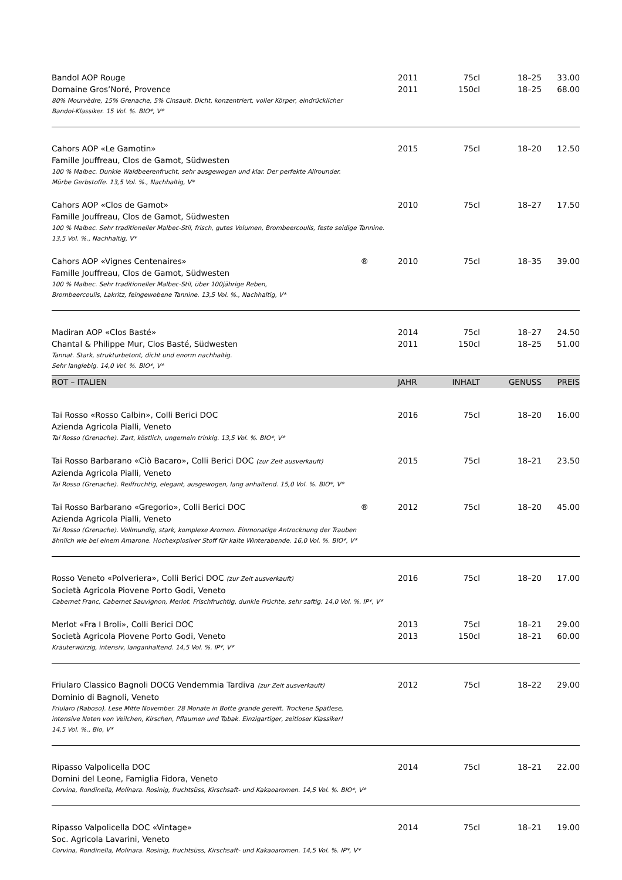| Bandol AOP Rouge | 2011 | 75cl | 18–25 | 33.00 |
| Domaine Gros’Noré, Provence | 2011 | 150cl | 18–25 | 68.00 |
| 80% Mourvèdre, 15% Grenache, 5% Cinsault. Dicht, konzentriert, voller Körper, eindrücklicher Bandol-Klassiker. 15 Vol. %. BIO*, V* | | | | |
| Cahors AOP «Le Gamotin» | 2015 | 75cl | 18–20 | 12.50 |
| Famille Jouffreau, Clos de Gamot, Südwesten | | | | |
| 100 % Malbec. Dunkle Waldbeerenfrucht, sehr ausgewogen und klar. Der perfekte Allrounder. Mürbe Gerbstoffe. 13,5 Vol. %., Nachhaltig, V* | | | | |
| Cahors AOP «Clos de Gamot» | 2010 | 75cl | 18–27 | 17.50 |
| Famille Jouffreau, Clos de Gamot, Südwesten | | | | |
| 100 % Malbec. Sehr traditioneller Malbec-Stil, frisch, gutes Volumen, Brombeercoulis, feste seidige Tannine. 13,5 Vol. %., Nachhaltig, V* | | | | |
| Cahors AOP «Vignes Centenaires» ® | 2010 | 75cl | 18–35 | 39.00 |
| Famille Jouffreau, Clos de Gamot, Südwesten | | | | |
| 100 % Malbec. Sehr traditioneller Malbec-Stil, über 100jährige Reben, Brombeercoulis, Lakritz, feingewobene Tannine. 13,5 Vol. %., Nachhaltig, V* | | | | |
| Madiran AOP «Clos Basté» | 2014 | 75cl | 18–27 | 24.50 |
| Chantal & Philippe Mur, Clos Basté, Südwesten | 2011 | 150cl | 18–25 | 51.00 |
| Tannat. Stark, strukturbetont, dicht und enorm nachhaltig. Sehr langlebig. 14,0 Vol. %. BIO*, V* | | | | |
| ROT – ITALIEN | JAHR | INHALT | GENUSS | PREIS |
| Tai Rosso «Rosso Calbin», Colli Berici DOC | 2016 | 75cl | 18–20 | 16.00 |
| Azienda Agricola Pialli, Veneto | | | | |
| Tai Rosso (Grenache). Zart, köstlich, ungemein trinkig. 13,5 Vol. %. BIO*, V* | | | | |
| Tai Rosso Barbarano «Ciò Bacaro», Colli Berici DOC (zur Zeit ausverkauft) | 2015 | 75cl | 18–21 | 23.50 |
| Azienda Agricola Pialli, Veneto | | | | |
| Tai Rosso (Grenache). Reiffruchtig, elegant, ausgewogen, lang anhaltend. 15,0 Vol. %. BIO*, V* | | | | |
| Tai Rosso Barbarano «Gregorio», Colli Berici DOC ® | 2012 | 75cl | 18–20 | 45.00 |
| Azienda Agricola Pialli, Veneto | | | | |
| Tai Rosso (Grenache). Vollmundig, stark, komplexe Aromen. Einmonatige Antrocknung der Trauben ähnlich wie bei einem Amarone. Hochexplosiver Stoff für kalte Winterabende. 16,0 Vol. %. BIO*, V* | | | | |
| Rosso Veneto «Polveriera», Colli Berici DOC (zur Zeit ausverkauft) | 2016 | 75cl | 18–20 | 17.00 |
| Società Agricola Piovene Porto Godi, Veneto | | | | |
| Cabernet Franc, Cabernet Sauvignon, Merlot. Frischfruchtig, dunkle Früchte, sehr saftig. 14,0 Vol. %. IP*, V* | | | | |
| Merlot «Fra I Broli», Colli Berici DOC | 2013 | 75cl | 18–21 | 29.00 |
| Società Agricola Piovene Porto Godi, Veneto | 2013 | 150cl | 18–21 | 60.00 |
| Kräuterwürzig, intensiv, langanhaltend. 14,5 Vol. %. IP*, V* | | | | |
| Friularo Classico Bagnoli DOCG Vendemmia Tardiva (zur Zeit ausverkauft) | 2012 | 75cl | 18–22 | 29.00 |
| Dominio di Bagnoli, Veneto | | | | |
| Friularo (Raboso). Lese Mitte November. 28 Monate in Botte grande gereift. Trockene Spätlese, intensive Noten von Veilchen, Kirschen, Pflaumen und Tabak. Einzigartiger, zeitloser Klassiker! 14,5 Vol. %., Bio, V* | | | | |
| Ripasso Valpolicella DOC | 2014 | 75cl | 18–21 | 22.00 |
| Domini del Leone, Famiglia Fidora, Veneto | | | | |
| Corvina, Rondinella, Molinara. Rosinig, fruchtsüss, Kirschsaft- und Kakaoaromen. 14,5 Vol. %. BIO*, V* | | | | |
| Ripasso Valpolicella DOC «Vintage» | 2014 | 75cl | 18–21 | 19.00 |
| Soc. Agricola Lavarini, Veneto | | | | |
| Corvina, Rondinella, Molinara. Rosinig, fruchtsüss, Kirschsaft- und Kakaoaromen. 14,5 Vol. %. IP*, V* | | | | |